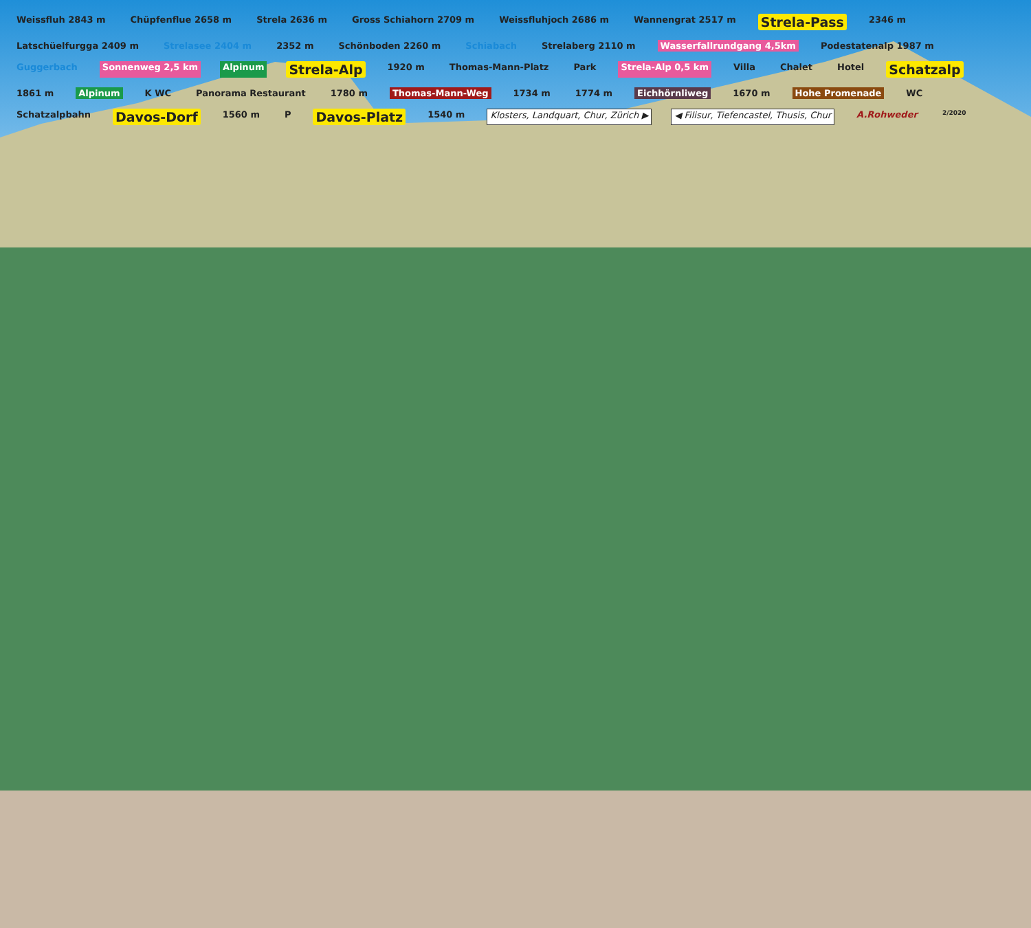Weissfluh 2843 m Chüpfenflue 2658 m Strela 2636 m Gross Schiahorn 2709 m Weissfluhjoch 2686 m Wannengrat 2517 m Strela-Pass 2346 m Latschüelfurgga 2409 m Strelasee 2404 m 2352 m Schönboden 2260 m Schiabach Strelaberg 2110 m Wasserfallrundgang 4,5km Podestatenalp 1987 m Guggerbach Sonnenweg 2,5 km Alpinum Strela-Alp 1920 m Thomas-Mann-Platz Park Strela-Alp 0,5 km Villa Chalet Hotel Schatzalp 1861 m Alpinum K WC Panorama Restaurant 1780 m Thomas-Mann-Weg 1734 m 1774 m Eichhörnliweg 1670 m Hohe Promenade WC Schatzalpbahn Davos-Dorf 1560 m P Davos-Platz 1540 m Klosters, Landquart, Chur, Zürich ▶ ◀ Filisur, Tiefencastel, Thusis, Chur A.Rohweder 2/2020